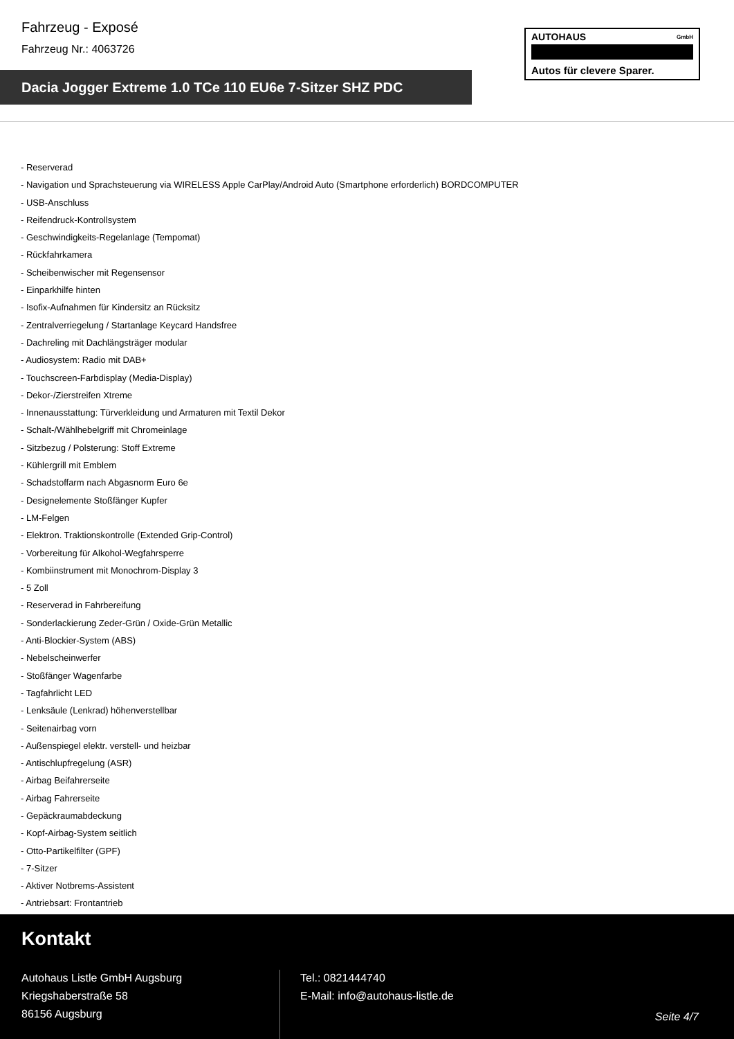Fahrzeug - Exposé
Fahrzeug Nr.: 4063726
AUTOHAUS GmbH
Autos für clevere Sparer.
Dacia Jogger Extreme 1.0 TCe 110 EU6e 7-Sitzer SHZ PDC
- Reserverad
- Navigation und Sprachsteuerung via WIRELESS Apple CarPlay/Android Auto (Smartphone erforderlich) BORDCOMPUTER
- USB-Anschluss
- Reifendruck-Kontrollsystem
- Geschwindigkeits-Regelanlage (Tempomat)
- Rückfahrkamera
- Scheibenwischer mit Regensensor
- Einparkhilfe hinten
- Isofix-Aufnahmen für Kindersitz an Rücksitz
- Zentralverriegelung / Startanlage Keycard Handsfree
- Dachreling mit Dachlängsträger modular
- Audiosystem: Radio mit DAB+
- Touchscreen-Farbdisplay (Media-Display)
- Dekor-/Zierstreifen Xtreme
- Innenausstattung: Türverkleidung und Armaturen mit Textil Dekor
- Schalt-/Wählhebelgriff mit Chromeinlage
- Sitzbezug / Polsterung: Stoff Extreme
- Kühlergrill mit Emblem
- Schadstoffarm nach Abgasnorm Euro 6e
- Designelemente Stoßfänger Kupfer
- LM-Felgen
- Elektron. Traktionskontrolle (Extended Grip-Control)
- Vorbereitung für Alkohol-Wegfahrsperre
- Kombiinstrument mit Monochrom-Display 3
- 5 Zoll
- Reserverad in Fahrbereifung
- Sonderlackierung Zeder-Grün / Oxide-Grün Metallic
- Anti-Blockier-System (ABS)
- Nebelscheinwerfer
- Stoßfänger Wagenfarbe
- Tagfahrlicht LED
- Lenksäule (Lenkrad) höhenverstellbar
- Seitenairbag vorn
- Außenspiegel elektr. verstell- und heizbar
- Antischlupfregelung (ASR)
- Airbag Beifahrerseite
- Airbag Fahrerseite
- Gepäckraumabdeckung
- Kopf-Airbag-System seitlich
- Otto-Partikelfilter (GPF)
- 7-Sitzer
- Aktiver Notbrems-Assistent
- Antriebsart: Frontantrieb
Kontakt
Autohaus Listle GmbH Augsburg
Kriegshaberstraße 58
86156 Augsburg
Tel.: 0821444740
E-Mail: info@autohaus-listle.de
Seite 4/7